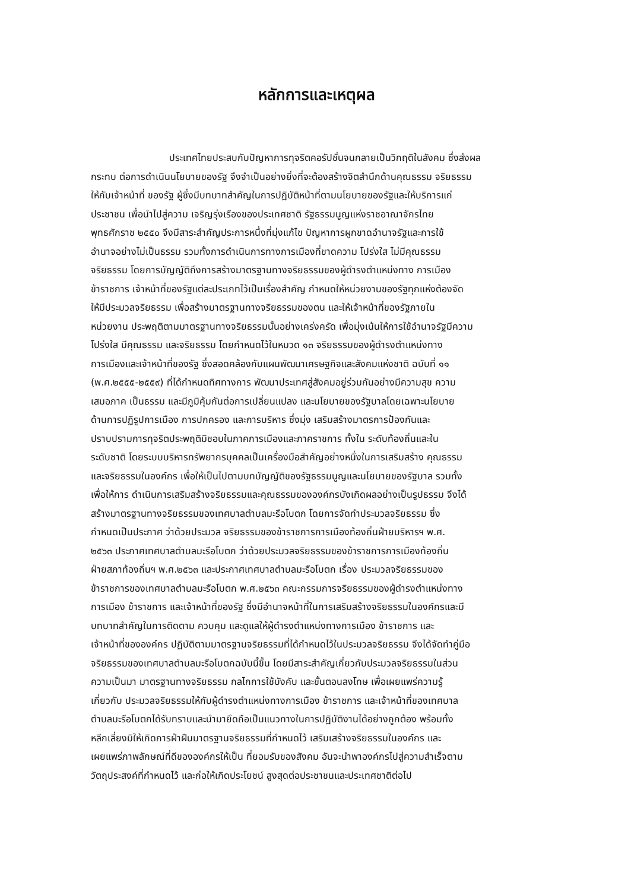หลักการและเหตุผล
ประเทศไทยประสบกับปัญหาการทุจริตคอรัปชั่นจนกลายเป็นวิกฤติในสังคม ซึ่งส่งผล
กระทบ ต่อการดำเนินนโยบายของรัฐ จึงจำเป็นอย่างยิ่งที่จะต้องสร้างจิตสำนึกด้านคุณธรรม จริยธรรม
ให้กับเจ้าหน้าที่ ของรัฐ ผู้ซึ่งมีบทบาทสำคัญในการปฏิบัติหน้าที่ตามนโยบายของรัฐและให้บริการแก่
ประชาชน เพื่อนำไปสู่ความ เจริญรุ่งเรืองของประเทศชาติ รัฐธรรมนูญแห่งราชอาณาจักรไทย
พุทธศักราช ๒๕๕๐ จึงมีสาระสำคัญประการหนึ่งที่มุ่งแก้ไข ปัญหาการผูกขาดอำนาจรัฐและการใช้
อำนาจอย่างไม่เป็นธรรม รวมทั้งการดำเนินการทางการเมืองที่ขาดความ โปร่งใส ไม่มีคุณธรรม
จริยธรรม โดยการบัญญัติถึงการสร้างมาตรฐานทางจริยธรรมของผู้ดำรงตำแหน่งทาง การเมือง
ข้าราชการ เจ้าหน้าที่ของรัฐแต่ละประเภทไว้เป็นเรื่องสำคัญ กำหนดให้หน่วยงานของรัฐทุกแห่งต้องจัด
ให้มีประมวลจริยธรรม เพื่อสร้างมาตรฐานทางจริยธรรมของตน และให้เจ้าหน้าที่ของรัฐภายใน
หน่วยงาน ประพฤติตามมาตรฐานทางจริยธรรมนั้นอย่างเคร่งครัด เพื่อมุ่งเน้นให้การใช้อำนาจรัฐมีความ
โปร่งใส มีคุณธรรม และจริยธรรม โดยกำหนดไว้ในหมวด ๑๓ จริยธรรมของผู้ดำรงตำแหน่งทาง
การเมืองและเจ้าหน้าที่ของรัฐ ซึ่งสอดคล้องกับแผนพัฒนาเศรษฐกิจและสังคมแห่งชาติ ฉบับที่ ๑๑
(พ.ศ.๒๕๕๕-๒๕๕๙) ที่ได้กำหนดทิศทางการ พัฒนาประเทศสู่สังคมอยู่ร่วมกันอย่างมีความสุข ความ
เสมอภาค เป็นธรรม และมีภูมิคุ้มกันต่อการเปลี่ยนแปลง และนโยบายของรัฐบาลโดยเฉพาะนโยบาย
ด้านการปฏิรูปการเมือง การปกครอง และการบริหาร ซึ่งมุ่ง เสริมสร้างมาตรการป้องกันและ
ปราบปรามการทุจริตประพฤติมิชอบในภาคการเมืองและภาคราชการ ทั้งใน ระดับท้องถิ่นและใน
ระดับชาติ โดยระบบบริหารทรัพยากรบุคคลเป็นเครื่องมือสำคัญอย่างหนึ่งในการเสริมสร้าง คุณธรรม
และจริยธรรมในองค์กร เพื่อให้เป็นไปตามบทบัญญัติของรัฐธรรมนูญและนโยบายของรัฐบาล รวมทั้ง
เพื่อให้การ ดำเนินการเสริมสร้างจริยธรรมและคุณธรรมขององค์กรบังเกิดผลอย่างเป็นรูปธรรม จึงได้
สร้างมาตรฐานทางจริยธรรมของเทศบาลตำบลมะรือโบตก โดยการจัดทำประมวลจริยธรรม ซึ่ง
กำหนดเป็นประกาศ ว่าด้วยประมวล จริยธรรมของข้าราชการการเมืองท้องถิ่นฝ่ายบริหารฯ พ.ศ.
๒๕๖๓ ประกาศเทศบาลตำบลมะรือโบตก ว่าด้วยประมวลจริยธรรมของข้าราชการการเมืองท้องถิ่น
ฝ่ายสภาท้องถิ่นฯ พ.ศ.๒๕๖๓ และประกาศเทศบาลตำบลมะรือโบตก เรื่อง ประมวลจริยธรรมของ
ข้าราชการของเทศบาลตำบลมะรือโบตก พ.ศ.๒๕๖๓ คณะกรรมการจริยธรรมของผู้ดำรงตำแหน่งทาง
การเมือง ข้าราชการ และเจ้าหน้าที่ของรัฐ ซึ่งมีอำนาจหน้าที่ในการเสริมสร้างจริยธรรมในองค์กรและมี
บทบาทสำคัญในการติดตาม ควบคุม และดูแลให้ผู้ดำรงตำแหน่งทางการเมือง ข้าราชการ และ
เจ้าหน้าที่ขององค์กร ปฏิบัติตามมาตรฐานจริยธรรมที่ได้กำหนดไว้ในประมวลจริยธรรม จึงได้จัดทำคู่มือ
จริยธรรมของเทศบาลตำบลมะรือโบตกฉบับนี้ขึ้น โดยมีสาระสำคัญเกี่ยวกับประมวลจริยธรรมในส่วน
ความเป็นมา มาตรฐานทางจริยธรรม กลไกการใช้บังคับ และขั้นตอนลงโทษ เพื่อเผยแพร่ความรู้
เกี่ยวกับ ประมวลจริยธรรมให้กับผู้ดำรงตำแหน่งทางการเมือง ข้าราชการ และเจ้าหน้าที่ของเทศบาล
ตำบลมะรือโบตกได้รับทราบและนำมายึดถือเป็นแนวทางในการปฏิบัติงานได้อย่างถูกต้อง พร้อมทั้ง
หลีกเลี่ยงมิให้เกิดการฝ่าฝืนมาตรฐานจริยธรรมที่กำหนดไว้ เสริมเสร้างจริยธรรมในองค์กร และ
เผยแพร่ภาพลักษณ์ที่ดีขององค์กรให้เป็น ที่ยอมรับของสังคม อันจะนำพาองค์กรไปสู่ความสำเร็จตาม
วัตถุประสงค์ที่กำหนดไว้ และก่อให้เกิดประโยชน์ สูงสุดต่อประชาชนและประเทศชาติต่อไป